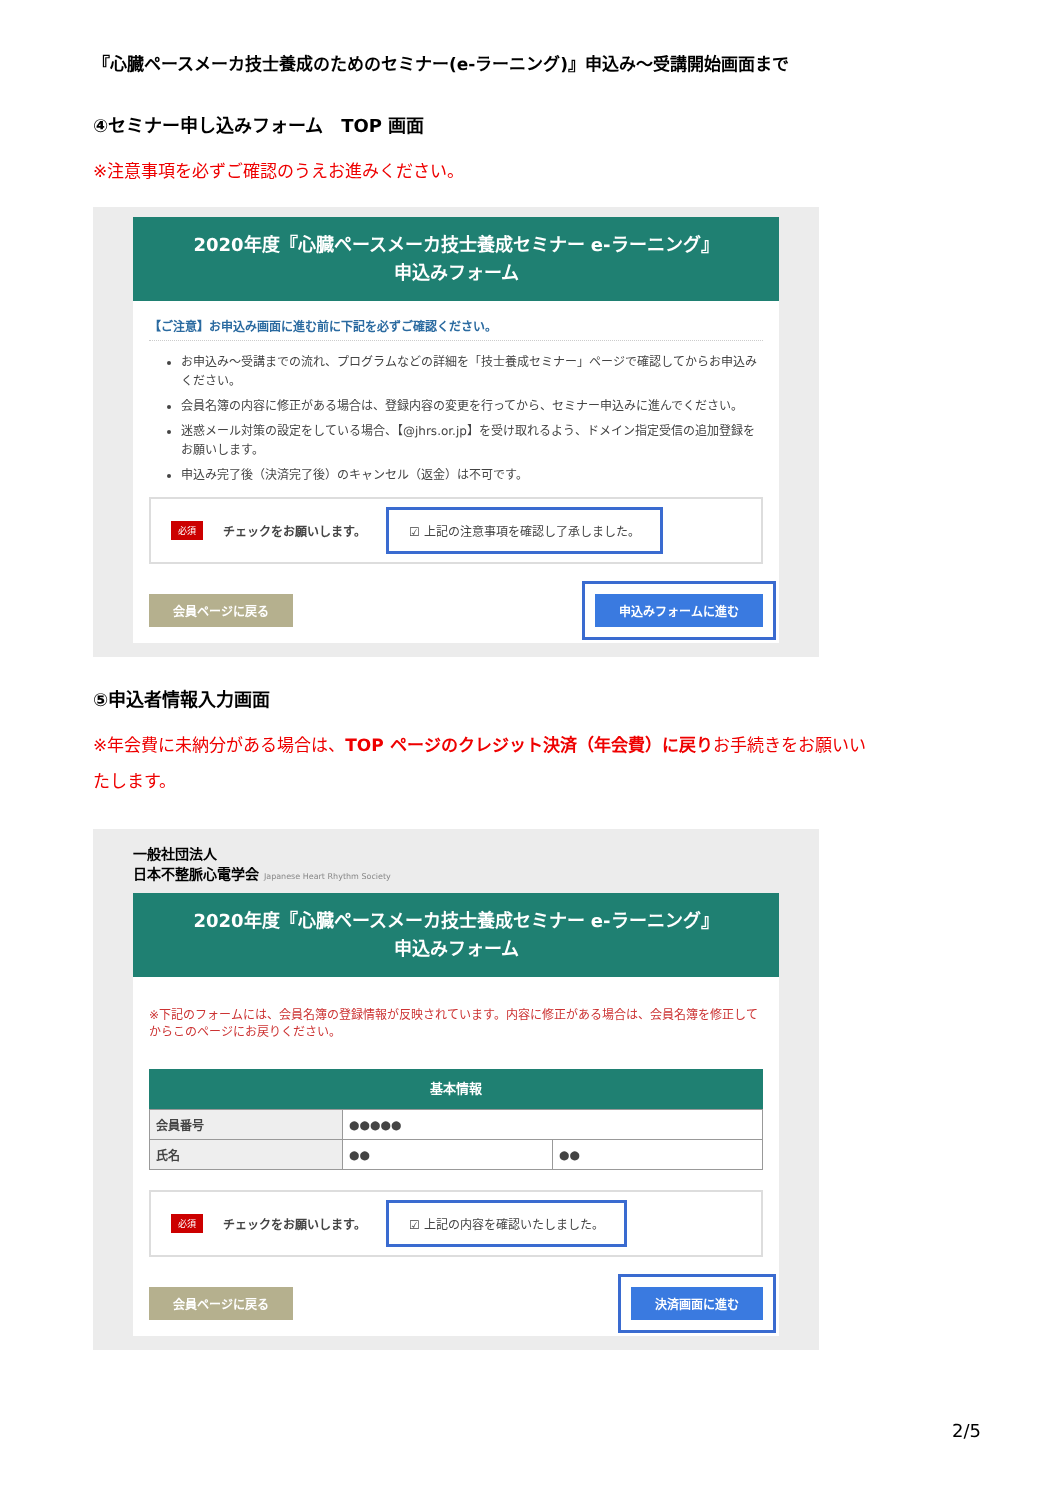『心臓ペースメーカ技士養成のためのセミナー(e-ラーニング)』申込み～受講開始画面まで
④セミナー申し込みフォーム　TOP 画面
※注意事項を必ずご確認のうえお進みください。
2020年度『心臓ペースメーカ技士養成セミナー e-ラーニング』
申込みフォーム
【ご注意】お申込み画面に進む前に下記を必ずご確認ください。
お申込み～受講までの流れ、プログラムなどの詳細を「技士養成セミナー」ページで確認してからお申込みください。
会員名簿の内容に修正がある場合は、登録内容の変更を行ってから、セミナー申込みに進んでください。
迷惑メール対策の設定をしている場合、【@jhrs.or.jp】を受け取れるよう、ドメイン指定受信の追加登録をお願いします。
申込み完了後（決済完了後）のキャンセル（返金）は不可です。
必須 チェックをお願いします。 ☑ 上記の注意事項を確認し了承しました。
会員ページに戻る 申込みフォームに進む
⑤申込者情報入力画面
※年会費に未納分がある場合は、TOP ページのクレジット決済（年会費）に戻りお手続きをお願いいたします。
一般社団法人
日本不整脈心電学会 Japanese Heart Rhythm Society
2020年度『心臓ペースメーカ技士養成セミナー e-ラーニング』
申込みフォーム
※下記のフォームには、会員名簿の登録情報が反映されています。内容に修正がある場合は、会員名簿を修正してからこのページにお戻りください。
基本情報
| 会員番号 | ●●●●● | |
| 氏名 | ●● | ●● |
必須 チェックをお願いします。 ☑ 上記の内容を確認いたしました。
会員ページに戻る 決済画面に進む
2/5